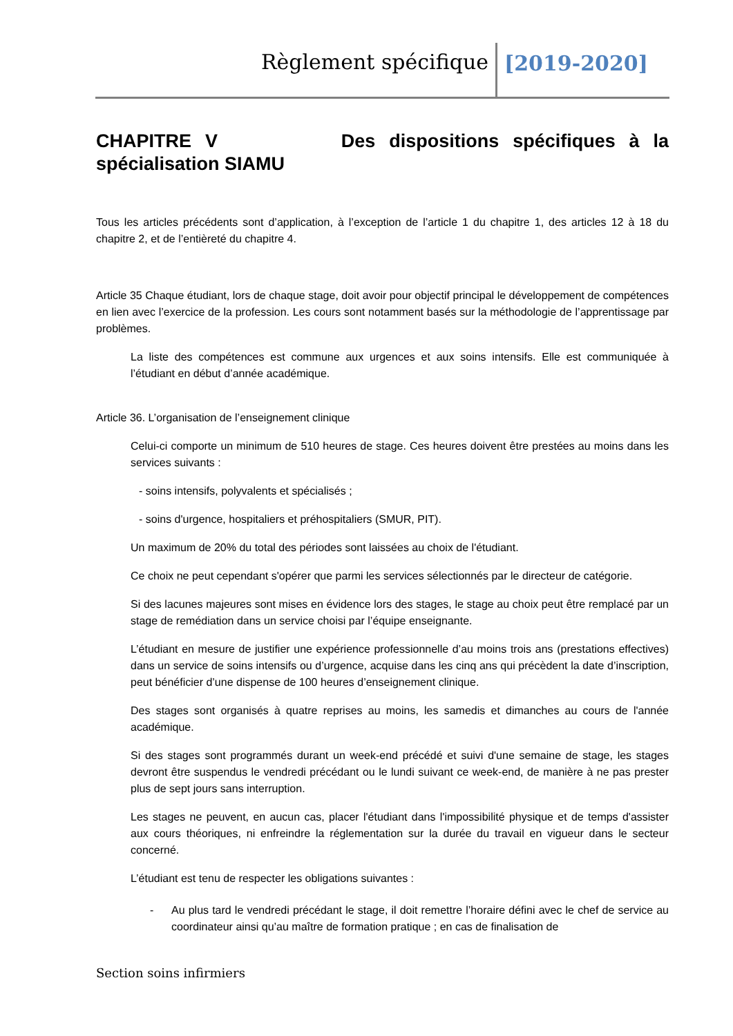Règlement spécifique [2019-2020]
CHAPITRE V Des dispositions spécifiques à la spécialisation SIAMU
Tous les articles précédents sont d’application, à l’exception de l’article 1 du chapitre 1, des articles 12 à 18 du chapitre 2, et de l’entièreté du chapitre 4.
Article 35 Chaque étudiant, lors de chaque stage, doit avoir pour objectif principal le développement de compétences en lien avec l’exercice de la profession. Les cours sont notamment basés sur la méthodologie de l’apprentissage par problèmes.
La liste des compétences est commune aux urgences et aux soins intensifs. Elle est communiquée à l’étudiant en début d’année académique.
Article 36. L’organisation de l’enseignement clinique
Celui-ci comporte un minimum de 510 heures de stage. Ces heures doivent être prestées au moins dans les services suivants :
- soins intensifs, polyvalents et spécialisés ;
- soins d'urgence, hospitaliers et préhospitaliers (SMUR, PIT).
Un maximum de 20% du total des périodes sont laissées au choix de l'étudiant.
Ce choix ne peut cependant s'opérer que parmi les services sélectionnés par le directeur de catégorie.
Si des lacunes majeures sont mises en évidence lors des stages, le stage au choix peut être remplacé par un stage de remédiation dans un service choisi par l’équipe enseignante.
L’étudiant en mesure de justifier une expérience professionnelle d’au moins trois ans (prestations effectives) dans un service de soins intensifs ou d’urgence, acquise dans les cinq ans qui précèdent la date d’inscription, peut bénéficier d’une dispense de 100 heures d’enseignement clinique.
Des stages sont organisés à quatre reprises au moins, les samedis et dimanches au cours de l'année académique.
Si des stages sont programmés durant un week-end précédé et suivi d'une semaine de stage, les stages devront être suspendus le vendredi précédant ou le lundi suivant ce week-end, de manière à ne pas prester plus de sept jours sans interruption.
Les stages ne peuvent, en aucun cas, placer l'étudiant dans l'impossibilité physique et de temps d'assister aux cours théoriques, ni enfreindre la réglementation sur la durée du travail en vigueur dans le secteur concerné.
L’étudiant est tenu de respecter les obligations suivantes :
- Au plus tard le vendredi précédant le stage, il doit remettre l’horaire défini avec le chef de service au coordinateur ainsi qu’au maître de formation pratique ; en cas de finalisation de
Section soins infirmiers